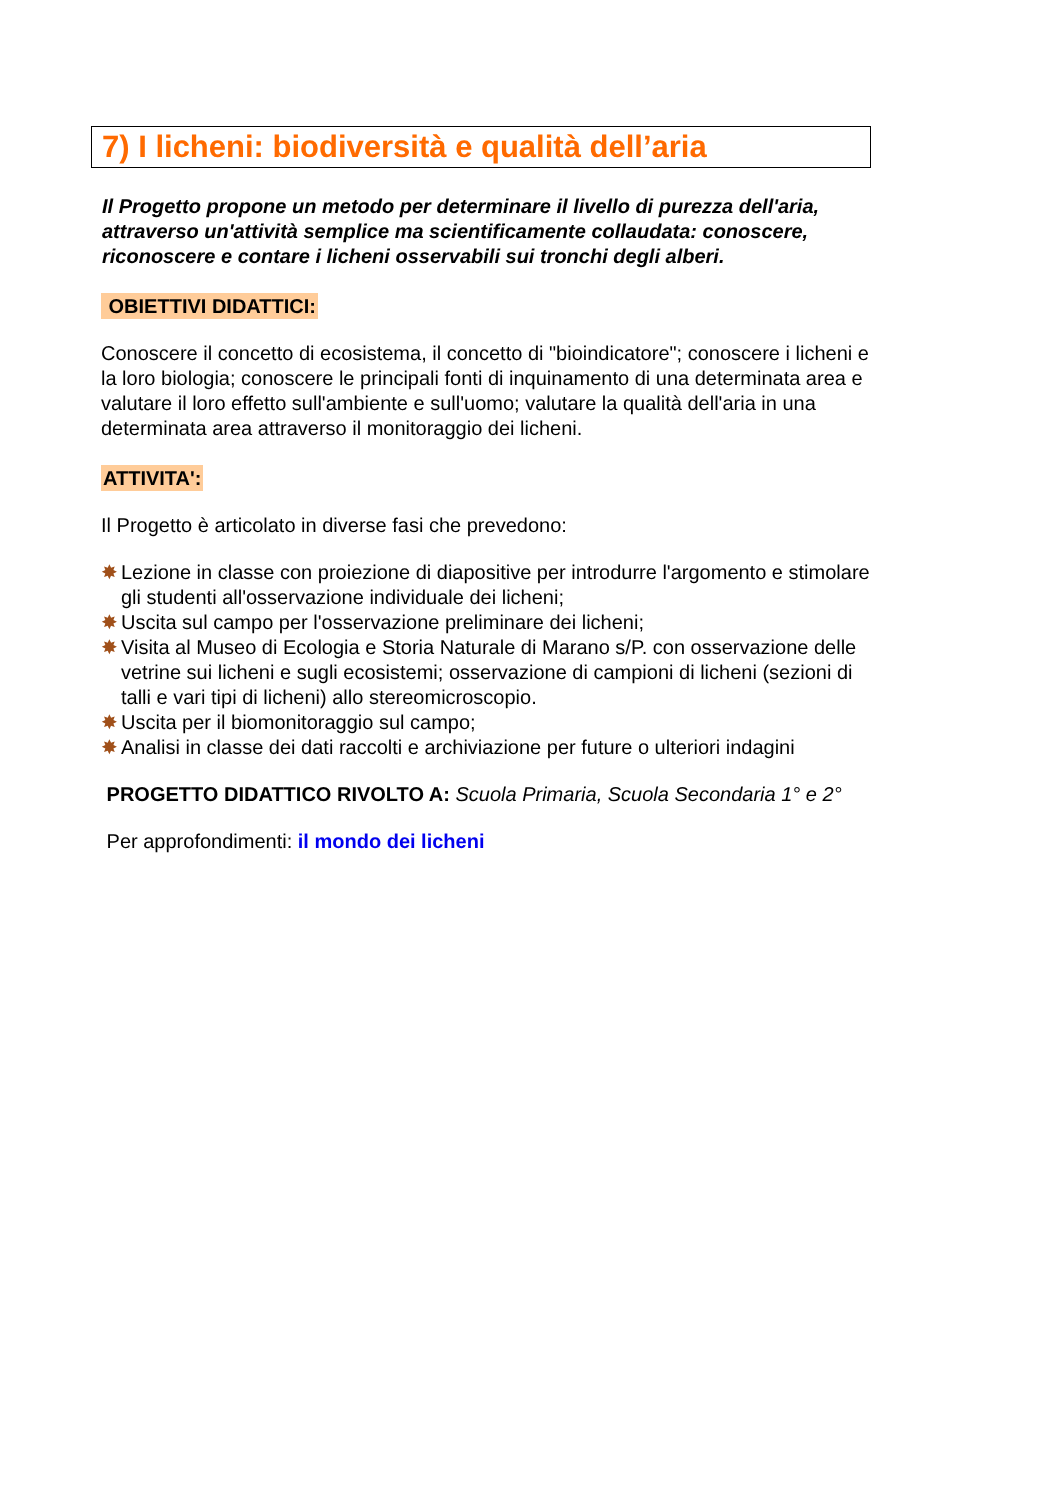7) I licheni: biodiversità e qualità dell’aria
Il Progetto propone un metodo per determinare il livello di purezza dell'aria, attraverso un'attività semplice ma scientificamente collaudata: conoscere, riconoscere e contare i licheni osservabili sui tronchi degli alberi.
OBIETTIVI DIDATTICI:
Conoscere il concetto di ecosistema, il concetto di "bioindicatore"; conoscere i licheni e la loro biologia; conoscere le principali fonti di inquinamento di una determinata area e valutare il loro effetto sull'ambiente e sull'uomo; valutare la qualità dell'aria in una determinata area attraverso il monitoraggio dei licheni.
ATTIVITA':
Il Progetto è articolato in diverse fasi che prevedono:
✸ Lezione in classe con proiezione di diapositive per introdurre l'argomento e stimolare gli studenti all'osservazione individuale dei licheni;
✸ Uscita sul campo per l'osservazione preliminare dei licheni;
✸ Visita al Museo di Ecologia e Storia Naturale di Marano s/P. con osservazione delle vetrine sui licheni e sugli ecosistemi; osservazione di campioni di licheni (sezioni di talli e vari tipi di licheni) allo stereomicroscopio.
✸ Uscita per il biomonitoraggio sul campo;
✸ Analisi in classe dei dati raccolti e archiviazione per future o ulteriori indagini
PROGETTO DIDATTICO RIVOLTO A: Scuola Primaria, Scuola Secondaria 1° e 2°
Per approfondimenti: il mondo dei licheni